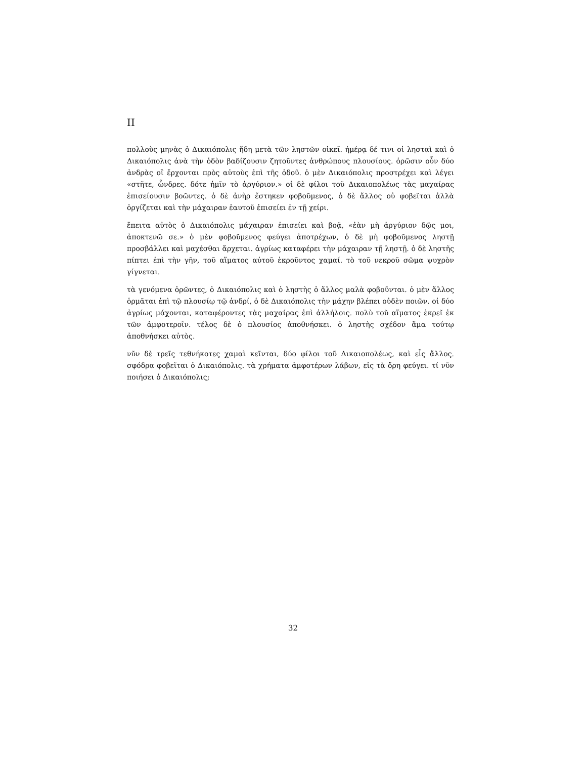II
πολλοὺς μηνὰς ὁ Δικαιόπολις ἤδη μετὰ τῶν ληστῶν οἰκεῖ. ἡμέρᾳ δέ τινι οἱ λησταὶ καὶ ὁ Δικαιόπολις ἀνὰ τὴν ὁδὸν βαδίζουσιν ζητοῦντες ἀνθρώπους πλουσίους. ὁρῶσιν οὖν δύο ἀνδρὰς οἳ ἔρχονται πρὸς αὐτοὺς ἐπὶ τῆς ὁδοῦ. ὁ μὲν Δικαιόπολις προστρέχει καὶ λέγει «στῆτε, ὦνδρες. δότε ἡμῖν τὸ ἀργύριον.» οἱ δὲ φίλοι τοῦ Δικαιοπολέως τὰς μαχαίρας ἐπισείουσιν βοῶντες. ὁ δὲ ἀνὴρ ἕστηκεν φοβοῦμενος, ὁ δὲ ἄλλος οὐ φοβεῖται ἀλλὰ ὀργίζεται καὶ τὴν μάχαιραν ἑαυτοῦ ἐπισείει ἐν τῇ χείρι.
ἔπειτα αὐτὸς ὁ Δικαιόπολις μάχαιραν ἐπισείει καὶ βοᾷ, «ἐὰν μὴ ἀργύριον δῷς μοι, ἀποκτενῶ σε.» ὁ μὲν φοβοῦμενος φεύγει ἀποτρέχων, ὁ δὲ μὴ φοβοῦμενος ληστῇ προσβάλλει καὶ μαχέσθαι ἄρχεται. ἀγρίως καταφέρει τὴν μάχαιραν τῇ ληστῇ. ὁ δὲ ληστῆς πίπτει ἐπὶ τὴν γῆν, τοῦ αἵματος αὐτοῦ ἐκροῦντος χαμαί. τὸ τοῦ νεκροῦ σῶμα ψυχρὸν γίγνεται.
τὰ γενόμενα ὁρῶντες, ὁ Δικαιόπολις καὶ ὁ ληστὴς ὁ ἄλλος μαλὰ φοβοῦνται. ὁ μὲν ἄλλος ὁρμᾶται ἐπὶ τῷ πλουσίῳ τῷ ἀνδρί, ὁ δὲ Δικαιόπολις τὴν μάχην βλέπει οὐδὲν ποιῶν. οἱ δύο ἀγρίως μάχονται, καταφέροντες τὰς μαχαίρας ἐπὶ ἀλλήλοις. πολὺ τοῦ αἵματος ἐκρεῖ ἐκ τῶν ἀμφοτεροῖν. τέλος δὲ ὁ πλουσίος ἀποθνήσκει. ὁ ληστὴς σχέδον ἅμα τούτῳ ἀποθνήσκει αὐτὸς.
νῦν δὲ τρεῖς τεθνήκοτες χαμαὶ κεῖνται, δύο φίλοι τοῦ Δικαιοπολέως, καὶ εἷς ἄλλος. σφόδρα φοβεῖται ὁ Δικαιόπολις. τὰ χρήματα ἀμφοτέρων λάβων, εἰς τὰ ὄρη φεύγει. τί νῦν ποιήσει ὁ Δικαιόπολις;
32